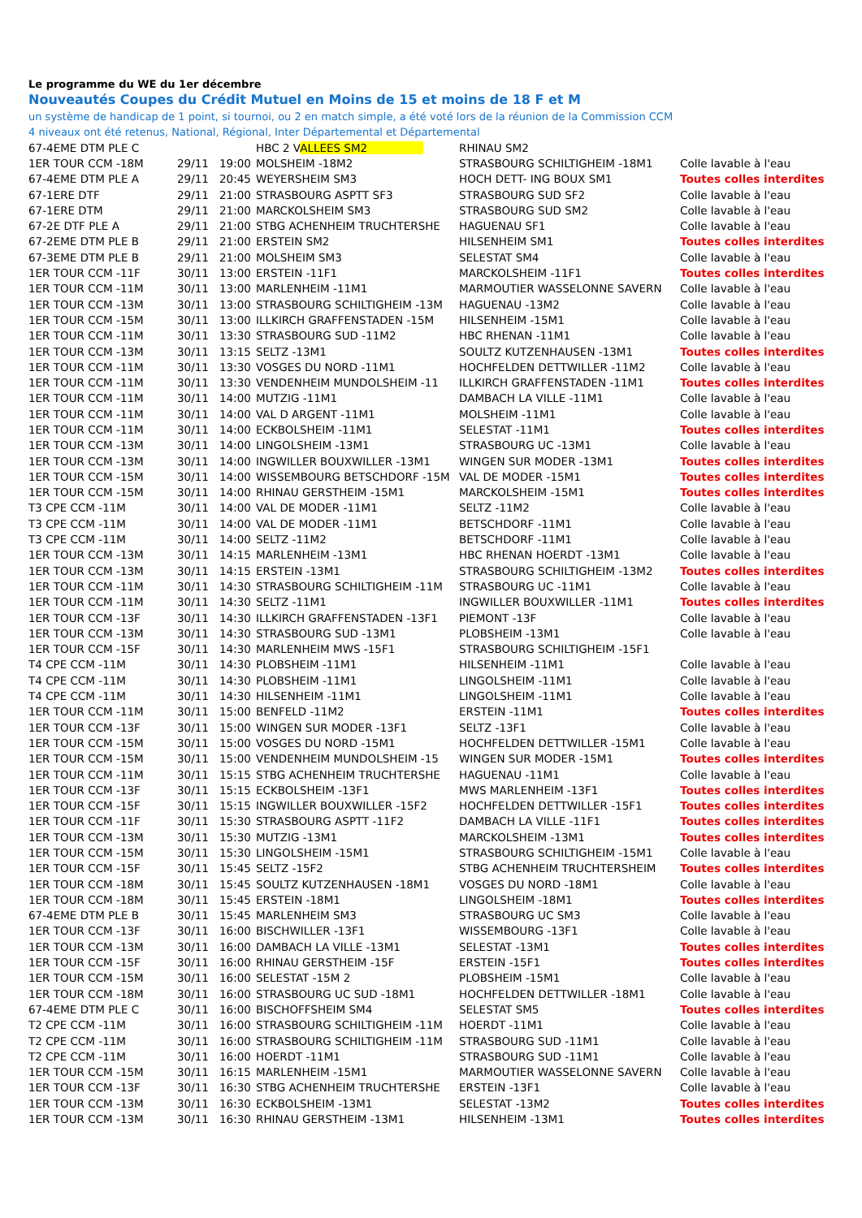Le programme du WE du 1er décembre
Nouveautés Coupes du Crédit Mutuel en Moins de 15 et moins de 18 F et M
un système de handicap de 1 point, si tournoi, ou 2 en match simple, a été voté lors de la réunion de la Commission CCM
4 niveaux ont été retenus, National, Régional, Inter Départemental et Départemental
| 67-4EME DTM PLE C | | | HBC 2 V ALLEES SM2 | RHINAU SM2 | |
| 1ER TOUR CCM -18M | 29/11 | 19:00 | MOLSHEIM -18M2 | STRASBOURG SCHILTIGHEIM -18M1 | Colle lavable à l'eau |
| 67-4EME DTM PLE A | 29/11 | 20:45 | WEYERSHEIM SM3 | HOCH DETT- ING BOUX SM1 | Toutes colles interdites |
| 67-1ERE DTF | 29/11 | 21:00 | STRASBOURG ASPTT SF3 | STRASBOURG SUD SF2 | Colle lavable à l'eau |
| 67-1ERE DTM | 29/11 | 21:00 | MARCKOLSHEIM SM3 | STRASBOURG SUD SM2 | Colle lavable à l'eau |
| 67-2E DTF PLE A | 29/11 | 21:00 | STBG ACHENHEIM TRUCHTERSHE | HAGUENAU SF1 | Colle lavable à l'eau |
| 67-2EME DTM PLE B | 29/11 | 21:00 | ERSTEIN SM2 | HILSENHEIM SM1 | Toutes colles interdites |
| 67-3EME DTM PLE B | 29/11 | 21:00 | MOLSHEIM SM3 | SELESTAT SM4 | Colle lavable à l'eau |
| 1ER TOUR CCM -11F | 30/11 | 13:00 | ERSTEIN -11F1 | MARCKOLSHEIM -11F1 | Toutes colles interdites |
| 1ER TOUR CCM -11M | 30/11 | 13:00 | MARLENHEIM -11M1 | MARMOUTIER WASSELONNE SAVERN | Colle lavable à l'eau |
| 1ER TOUR CCM -13M | 30/11 | 13:00 | STRASBOURG SCHILTIGHEIM -13M | HAGUENAU -13M2 | Colle lavable à l'eau |
| 1ER TOUR CCM -15M | 30/11 | 13:00 | ILLKIRCH GRAFFENSTADEN -15M | HILSENHEIM -15M1 | Colle lavable à l'eau |
| 1ER TOUR CCM -11M | 30/11 | 13:30 | STRASBOURG SUD -11M2 | HBC RHENAN -11M1 | Colle lavable à l'eau |
| 1ER TOUR CCM -13M | 30/11 | 13:15 | SELTZ -13M1 | SOULTZ KUTZENHAUSEN -13M1 | Toutes colles interdites |
| 1ER TOUR CCM -11M | 30/11 | 13:30 | VOSGES DU NORD -11M1 | HOCHFELDEN DETTWILLER -11M2 | Colle lavable à l'eau |
| 1ER TOUR CCM -11M | 30/11 | 13:30 | VENDENHEIM MUNDOLSHEIM -11 | ILLKIRCH GRAFFENSTADEN -11M1 | Toutes colles interdites |
| 1ER TOUR CCM -11M | 30/11 | 14:00 | MUTZIG -11M1 | DAMBACH LA VILLE -11M1 | Colle lavable à l'eau |
| 1ER TOUR CCM -11M | 30/11 | 14:00 | VAL D ARGENT -11M1 | MOLSHEIM -11M1 | Colle lavable à l'eau |
| 1ER TOUR CCM -11M | 30/11 | 14:00 | ECKBOLSHEIM -11M1 | SELESTAT -11M1 | Toutes colles interdites |
| 1ER TOUR CCM -13M | 30/11 | 14:00 | LINGOLSHEIM -13M1 | STRASBOURG UC -13M1 | Colle lavable à l'eau |
| 1ER TOUR CCM -13M | 30/11 | 14:00 | INGWILLER BOUXWILLER -13M1 | WINGEN SUR MODER -13M1 | Toutes colles interdites |
| 1ER TOUR CCM -15M | 30/11 | 14:00 | WISSEMBOURG BETSCHDORF -15M | VAL DE MODER -15M1 | Toutes colles interdites |
| 1ER TOUR CCM -15M | 30/11 | 14:00 | RHINAU GERSTHEIM -15M1 | MARCKOLSHEIM -15M1 | Toutes colles interdites |
| T3 CPE CCM -11M | 30/11 | 14:00 | VAL DE MODER -11M1 | SELTZ -11M2 | Colle lavable à l'eau |
| T3 CPE CCM -11M | 30/11 | 14:00 | VAL DE MODER -11M1 | BETSCHDORF -11M1 | Colle lavable à l'eau |
| T3 CPE CCM -11M | 30/11 | 14:00 | SELTZ -11M2 | BETSCHDORF -11M1 | Colle lavable à l'eau |
| 1ER TOUR CCM -13M | 30/11 | 14:15 | MARLENHEIM -13M1 | HBC RHENAN HOERDT -13M1 | Colle lavable à l'eau |
| 1ER TOUR CCM -13M | 30/11 | 14:15 | ERSTEIN -13M1 | STRASBOURG SCHILTIGHEIM -13M2 | Toutes colles interdites |
| 1ER TOUR CCM -11M | 30/11 | 14:30 | STRASBOURG SCHILTIGHEIM -11M | STRASBOURG UC -11M1 | Colle lavable à l'eau |
| 1ER TOUR CCM -11M | 30/11 | 14:30 | SELTZ -11M1 | INGWILLER BOUXWILLER -11M1 | Toutes colles interdites |
| 1ER TOUR CCM -13F | 30/11 | 14:30 | ILLKIRCH GRAFFENSTADEN -13F1 | PIEMONT -13F | Colle lavable à l'eau |
| 1ER TOUR CCM -13M | 30/11 | 14:30 | STRASBOURG SUD -13M1 | PLOBSHEIM -13M1 | Colle lavable à l'eau |
| 1ER TOUR CCM -15F | 30/11 | 14:30 | MARLENHEIM MWS -15F1 | STRASBOURG SCHILTIGHEIM -15F1 | |
| T4 CPE CCM -11M | 30/11 | 14:30 | PLOBSHEIM -11M1 | HILSENHEIM -11M1 | Colle lavable à l'eau |
| T4 CPE CCM -11M | 30/11 | 14:30 | PLOBSHEIM -11M1 | LINGOLSHEIM -11M1 | Colle lavable à l'eau |
| T4 CPE CCM -11M | 30/11 | 14:30 | HILSENHEIM -11M1 | LINGOLSHEIM -11M1 | Colle lavable à l'eau |
| 1ER TOUR CCM -11M | 30/11 | 15:00 | BENFELD -11M2 | ERSTEIN -11M1 | Toutes colles interdites |
| 1ER TOUR CCM -13F | 30/11 | 15:00 | WINGEN SUR MODER -13F1 | SELTZ -13F1 | Colle lavable à l'eau |
| 1ER TOUR CCM -15M | 30/11 | 15:00 | VOSGES DU NORD -15M1 | HOCHFELDEN DETTWILLER -15M1 | Colle lavable à l'eau |
| 1ER TOUR CCM -15M | 30/11 | 15:00 | VENDENHEIM MUNDOLSHEIM -15 | WINGEN SUR MODER -15M1 | Toutes colles interdites |
| 1ER TOUR CCM -11M | 30/11 | 15:15 | STBG ACHENHEIM TRUCHTERSHE | HAGUENAU -11M1 | Colle lavable à l'eau |
| 1ER TOUR CCM -13F | 30/11 | 15:15 | ECKBOLSHEIM -13F1 | MWS MARLENHEIM -13F1 | Toutes colles interdites |
| 1ER TOUR CCM -15F | 30/11 | 15:15 | INGWILLER BOUXWILLER -15F2 | HOCHFELDEN DETTWILLER -15F1 | Toutes colles interdites |
| 1ER TOUR CCM -11F | 30/11 | 15:30 | STRASBOURG ASPTT -11F2 | DAMBACH LA VILLE -11F1 | Toutes colles interdites |
| 1ER TOUR CCM -13M | 30/11 | 15:30 | MUTZIG -13M1 | MARCKOLSHEIM -13M1 | Toutes colles interdites |
| 1ER TOUR CCM -15M | 30/11 | 15:30 | LINGOLSHEIM -15M1 | STRASBOURG SCHILTIGHEIM -15M1 | Colle lavable à l'eau |
| 1ER TOUR CCM -15F | 30/11 | 15:45 | SELTZ -15F2 | STBG ACHENHEIM TRUCHTERSHEIM | Toutes colles interdites |
| 1ER TOUR CCM -18M | 30/11 | 15:45 | SOULTZ KUTZENHAUSEN -18M1 | VOSGES DU NORD -18M1 | Colle lavable à l'eau |
| 1ER TOUR CCM -18M | 30/11 | 15:45 | ERSTEIN -18M1 | LINGOLSHEIM -18M1 | Toutes colles interdites |
| 67-4EME DTM PLE B | 30/11 | 15:45 | MARLENHEIM SM3 | STRASBOURG UC SM3 | Colle lavable à l'eau |
| 1ER TOUR CCM -13F | 30/11 | 16:00 | BISCHWILLER -13F1 | WISSEMBOURG -13F1 | Colle lavable à l'eau |
| 1ER TOUR CCM -13M | 30/11 | 16:00 | DAMBACH LA VILLE -13M1 | SELESTAT -13M1 | Toutes colles interdites |
| 1ER TOUR CCM -15F | 30/11 | 16:00 | RHINAU GERSTHEIM -15F | ERSTEIN -15F1 | Toutes colles interdites |
| 1ER TOUR CCM -15M | 30/11 | 16:00 | SELESTAT -15M 2 | PLOBSHEIM -15M1 | Colle lavable à l'eau |
| 1ER TOUR CCM -18M | 30/11 | 16:00 | STRASBOURG UC SUD -18M1 | HOCHFELDEN DETTWILLER -18M1 | Colle lavable à l'eau |
| 67-4EME DTM PLE C | 30/11 | 16:00 | BISCHOFFSHEIM SM4 | SELESTAT SM5 | Toutes colles interdites |
| T2 CPE CCM -11M | 30/11 | 16:00 | STRASBOURG SCHILTIGHEIM -11M | HOERDT -11M1 | Colle lavable à l'eau |
| T2 CPE CCM -11M | 30/11 | 16:00 | STRASBOURG SCHILTIGHEIM -11M | STRASBOURG SUD -11M1 | Colle lavable à l'eau |
| T2 CPE CCM -11M | 30/11 | 16:00 | HOERDT -11M1 | STRASBOURG SUD -11M1 | Colle lavable à l'eau |
| 1ER TOUR CCM -15M | 30/11 | 16:15 | MARLENHEIM -15M1 | MARMOUTIER WASSELONNE SAVERN | Colle lavable à l'eau |
| 1ER TOUR CCM -13F | 30/11 | 16:30 | STBG ACHENHEIM TRUCHTERSHE | ERSTEIN -13F1 | Colle lavable à l'eau |
| 1ER TOUR CCM -13M | 30/11 | 16:30 | ECKBOLSHEIM -13M1 | SELESTAT -13M2 | Toutes colles interdites |
| 1ER TOUR CCM -13M | 30/11 | 16:30 | RHINAU GERSTHEIM -13M1 | HILSENHEIM -13M1 | Toutes colles interdites |